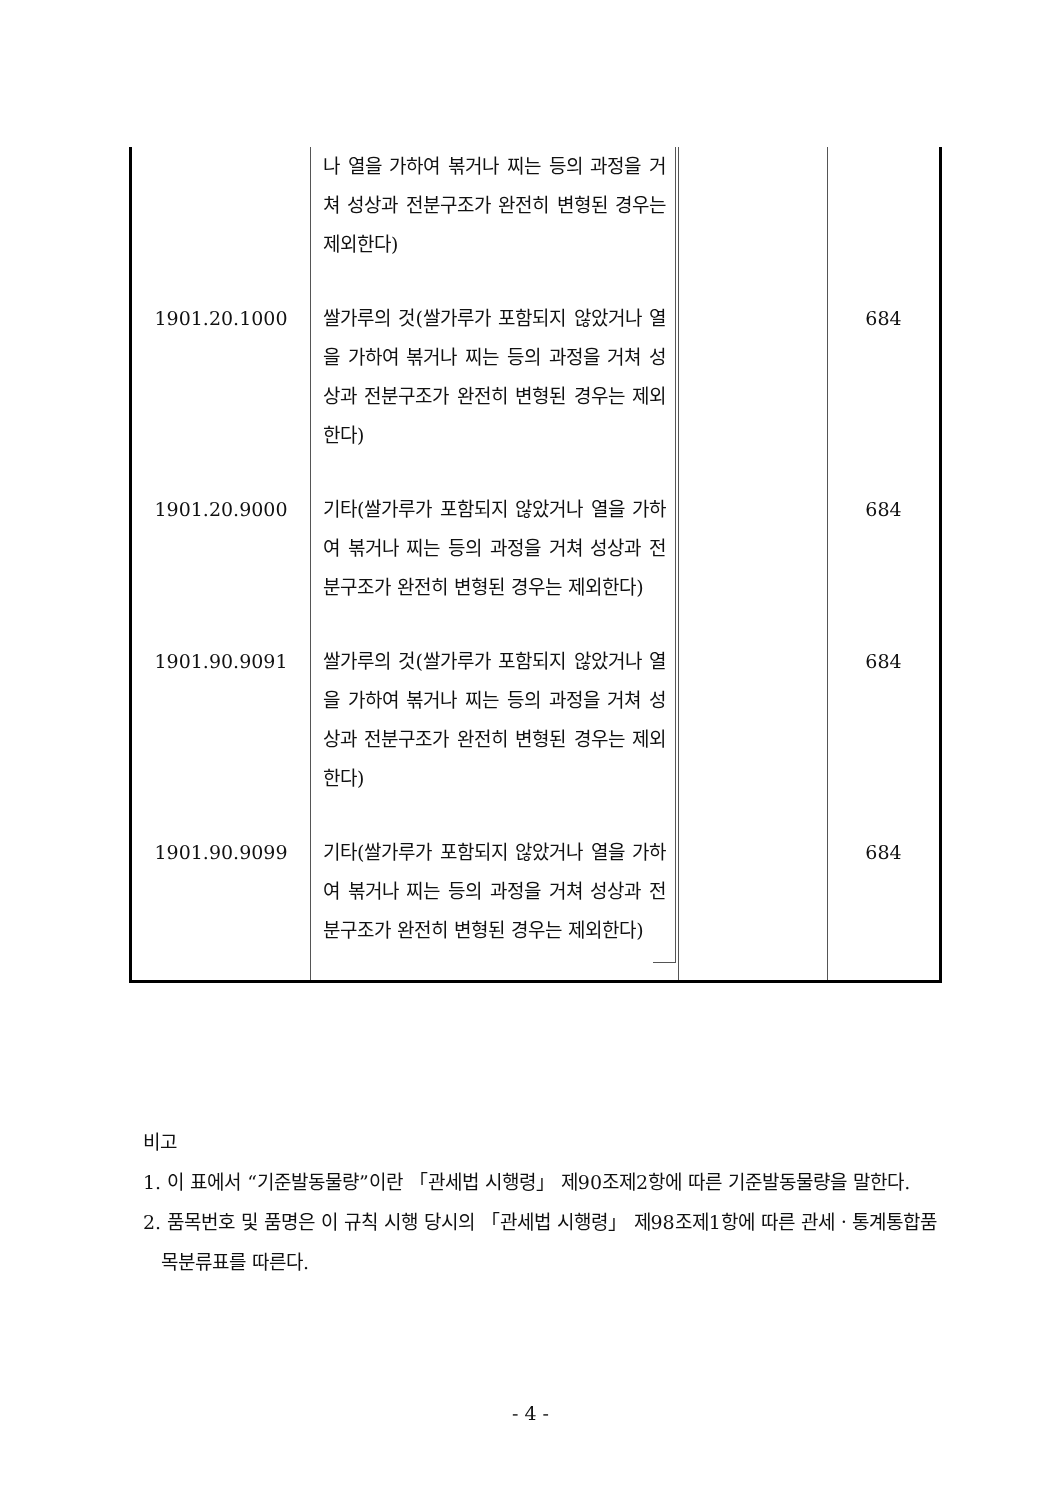| | 나 열을 가하여 볶거나 찌는 등의 과정을 거쳐 성상과 전분구조가 완전히 변형된 경우는 제외한다) | | |
| 1901.20.1000 | 쌀가루의 것(쌀가루가 포함되지 않았거나 열을 가하여 볶거나 찌는 등의 과정을 거쳐 성상과 전분구조가 완전히 변형된 경우는 제외한다) | | 684 |
| 1901.20.9000 | 기타(쌀가루가 포함되지 않았거나 열을 가하여 볶거나 찌는 등의 과정을 거쳐 성상과 전분구조가 완전히 변형된 경우는 제외한다) | | 684 |
| 1901.90.9091 | 쌀가루의 것(쌀가루가 포함되지 않았거나 열을 가하여 볶거나 찌는 등의 과정을 거쳐 성상과 전분구조가 완전히 변형된 경우는 제외한다) | | 684 |
| 1901.90.9099 | 기타(쌀가루가 포함되지 않았거나 열을 가하여 볶거나 찌는 등의 과정을 거쳐 성상과 전분구조가 완전히 변형된 경우는 제외한다) | | 684 |
비고
1. 이 표에서 “기준발동물량”이란 「관세법 시행령」 제90조제2항에 따른 기준발동물량을 말한다.
2. 품목번호 및 품명은 이 규칙 시행 당시의 「관세법 시행령」 제98조제1항에 따른 관세ㆍ통계통합품목분류표를 따른다.
- 4 -